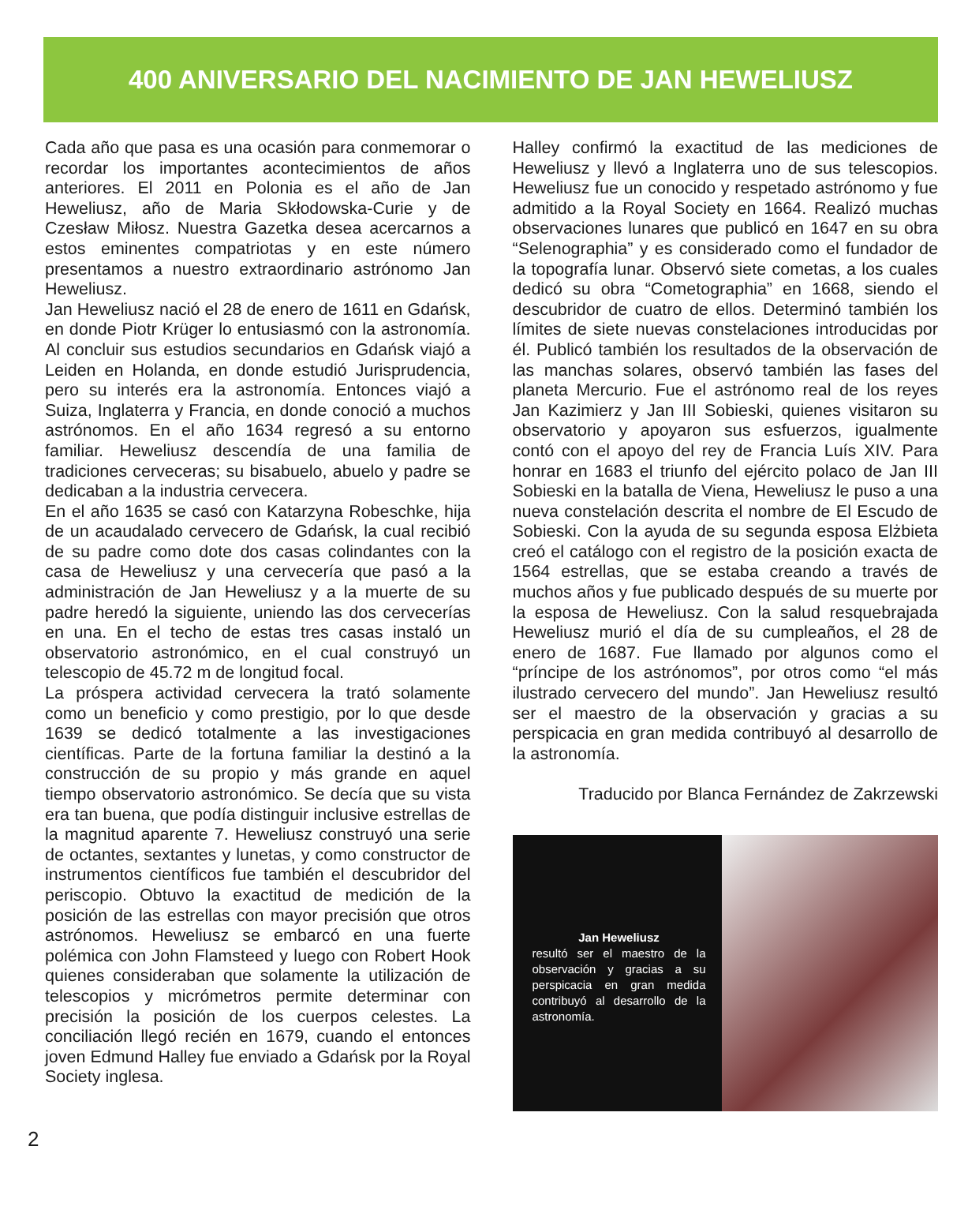400 ANIVERSARIO DEL NACIMIENTO DE JAN HEWELIUSZ
Cada año que pasa es una ocasión para conmemorar o recordar los importantes acontecimientos de años anteriores. El 2011 en Polonia es el año de Jan Heweliusz, año de Maria Skłodowska-Curie y de Czesław Miłosz. Nuestra Gazetka desea acercarnos a estos eminentes compatriotas y en este número presentamos a nuestro extraordinario astrónomo Jan Heweliusz.
Jan Heweliusz nació el 28 de enero de 1611 en Gdańsk, en donde Piotr Krüger lo entusiasmó con la astronomía. Al concluir sus estudios secundarios en Gdańsk viajó a Leiden en Holanda, en donde estudió Jurisprudencia, pero su interés era la astronomía. Entonces viajó a Suiza, Inglaterra y Francia, en donde conoció a muchos astrónomos. En el año 1634 regresó a su entorno familiar. Heweliusz descendía de una familia de tradiciones cerveceras; su bisabuelo, abuelo y padre se dedicaban a la industria cervecera.
En el año 1635 se casó con Katarzyna Robeschke, hija de un acaudalado cervecero de Gdańsk, la cual recibió de su padre como dote dos casas colindantes con la casa de Heweliusz y una cervecería que pasó a la administración de Jan Heweliusz y a la muerte de su padre heredó la siguiente, uniendo las dos cervecerías en una. En el techo de estas tres casas instaló un observatorio astronómico, en el cual construyó un telescopio de 45.72 m de longitud focal.
La próspera actividad cervecera la trató solamente como un beneficio y como prestigio, por lo que desde 1639 se dedicó totalmente a las investigaciones científicas. Parte de la fortuna familiar la destinó a la construcción de su propio y más grande en aquel tiempo observatorio astronómico. Se decía que su vista era tan buena, que podía distinguir inclusive estrellas de la magnitud aparente 7. Heweliusz construyó una serie de octantes, sextantes y lunetas, y como constructor de instrumentos científicos fue también el descubridor del periscopio. Obtuvo la exactitud de medición de la posición de las estrellas con mayor precisión que otros astrónomos. Heweliusz se embarcó en una fuerte polémica con John Flamsteed y luego con Robert Hook quienes consideraban que solamente la utilización de telescopios y micrómetros permite determinar con precisión la posición de los cuerpos celestes. La conciliación llegó recién en 1679, cuando el entonces joven Edmund Halley fue enviado a Gdańsk por la Royal Society inglesa.
Halley confirmó la exactitud de las mediciones de Heweliusz y llevó a Inglaterra uno de sus telescopios. Heweliusz fue un conocido y respetado astrónomo y fue admitido a la Royal Society en 1664. Realizó muchas observaciones lunares que publicó en 1647 en su obra “Selenographia” y es considerado como el fundador de la topografía lunar. Observó siete cometas, a los cuales dedicó su obra “Cometographia” en 1668, siendo el descubridor de cuatro de ellos. Determinó también los límites de siete nuevas constelaciones introducidas por él. Publicó también los resultados de la observación de las manchas solares, observó también las fases del planeta Mercurio. Fue el astrónomo real de los reyes Jan Kazimierz y Jan III Sobieski, quienes visitaron su observatorio y apoyaron sus esfuerzos, igualmente contó con el apoyo del rey de Francia Luís XIV. Para honrar en 1683 el triunfo del ejército polaco de Jan III Sobieski en la batalla de Viena, Heweliusz le puso a una nueva constelación descrita el nombre de El Escudo de Sobieski. Con la ayuda de su segunda esposa Elżbieta creó el catálogo con el registro de la posición exacta de 1564 estrellas, que se estaba creando a través de muchos años y fue publicado después de su muerte por la esposa de Heweliusz. Con la salud resquebrajada Heweliusz murió el día de su cumpleaños, el 28 de enero de 1687. Fue llamado por algunos como el “príncipe de los astrónomos”, por otros como “el más ilustrado cervecero del mundo”. Jan Heweliusz resultó ser el maestro de la observación y gracias a su perspicacia en gran medida contribuyó al desarrollo de la astronomía.
Traducido por Blanca Fernández de Zakrzewski
Jan Heweliusz
resultó ser el maestro de la observación y gracias a su perspicacia en gran medida contribuyó al desarrollo de la astronomía.
2